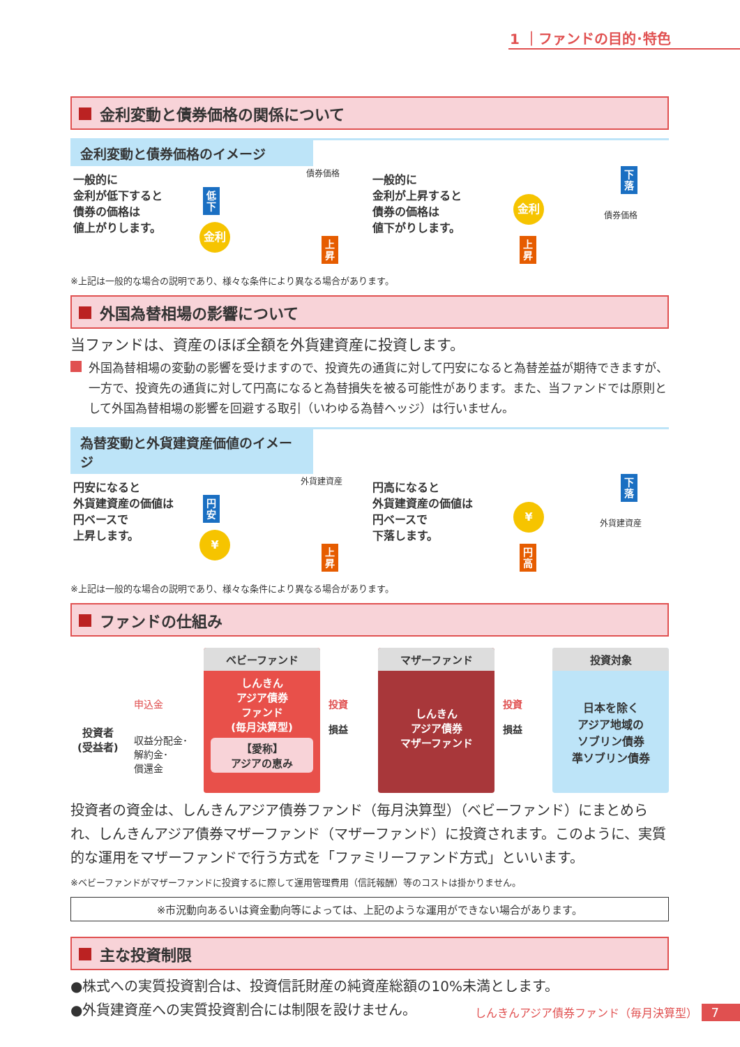1 ｜ファンドの目的･特色
金利変動と債券価格の関係について
金利変動と債券価格のイメージ
一般的に
金利が低下すると
債券の価格は
値上がりします。
低 下
金利
債券価格
上 昇
一般的に
金利が上昇すると
債券の価格は
値下がりします。
金利
上 昇
下 落
債券価格
※上記は一般的な場合の説明であり、様々な条件により異なる場合があります。
外国為替相場の影響について
当ファンドは、資産のほぼ全額を外貨建資産に投資します。
外国為替相場の変動の影響を受けますので、投資先の通貨に対して円安になると為替差益が期待できますが、一方で、投資先の通貨に対して円高になると為替損失を被る可能性があります。また、当ファンドでは原則として外国為替相場の影響を回避する取引（いわゆる為替ヘッジ）は行いません。
為替変動と外貨建資産価値のイメージ
円安になると
外貨建資産の価値は
円ベースで
上昇します。
円 安
¥
外貨建資産
上 昇
円高になると
外貨建資産の価値は
円ベースで
下落します。
¥
円 高
下 落
外貨建資産
※上記は一般的な場合の説明であり、様々な条件により異なる場合があります。
ファンドの仕組み
投資者
(受益者)
申込金
収益分配金･
解約金･
償還金
ベビーファンド
しんきん
アジア債券
ファンド
(毎月決算型)
【愛称】
アジアの恵み
投資
損益
マザーファンド
しんきん
アジア債券
マザーファンド
投資
損益
投資対象
日本を除く
アジア地域の
ソブリン債券
準ソブリン債券
投資者の資金は、しんきんアジア債券ファンド（毎月決算型）（ベビーファンド）にまとめられ、しんきんアジア債券マザーファンド（マザーファンド）に投資されます。このように、実質的な運用をマザーファンドで行う方式を「ファミリーファンド方式」といいます。
※ベビーファンドがマザーファンドに投資するに際して運用管理費用（信託報酬）等のコストは掛かりません。
※市況動向あるいは資金動向等によっては、上記のような運用ができない場合があります。
主な投資制限
●株式への実質投資割合は、投資信託財産の純資産総額の10%未満とします。
●外貨建資産への実質投資割合には制限を設けません。
しんきんアジア債券ファンド（毎月決算型） 7